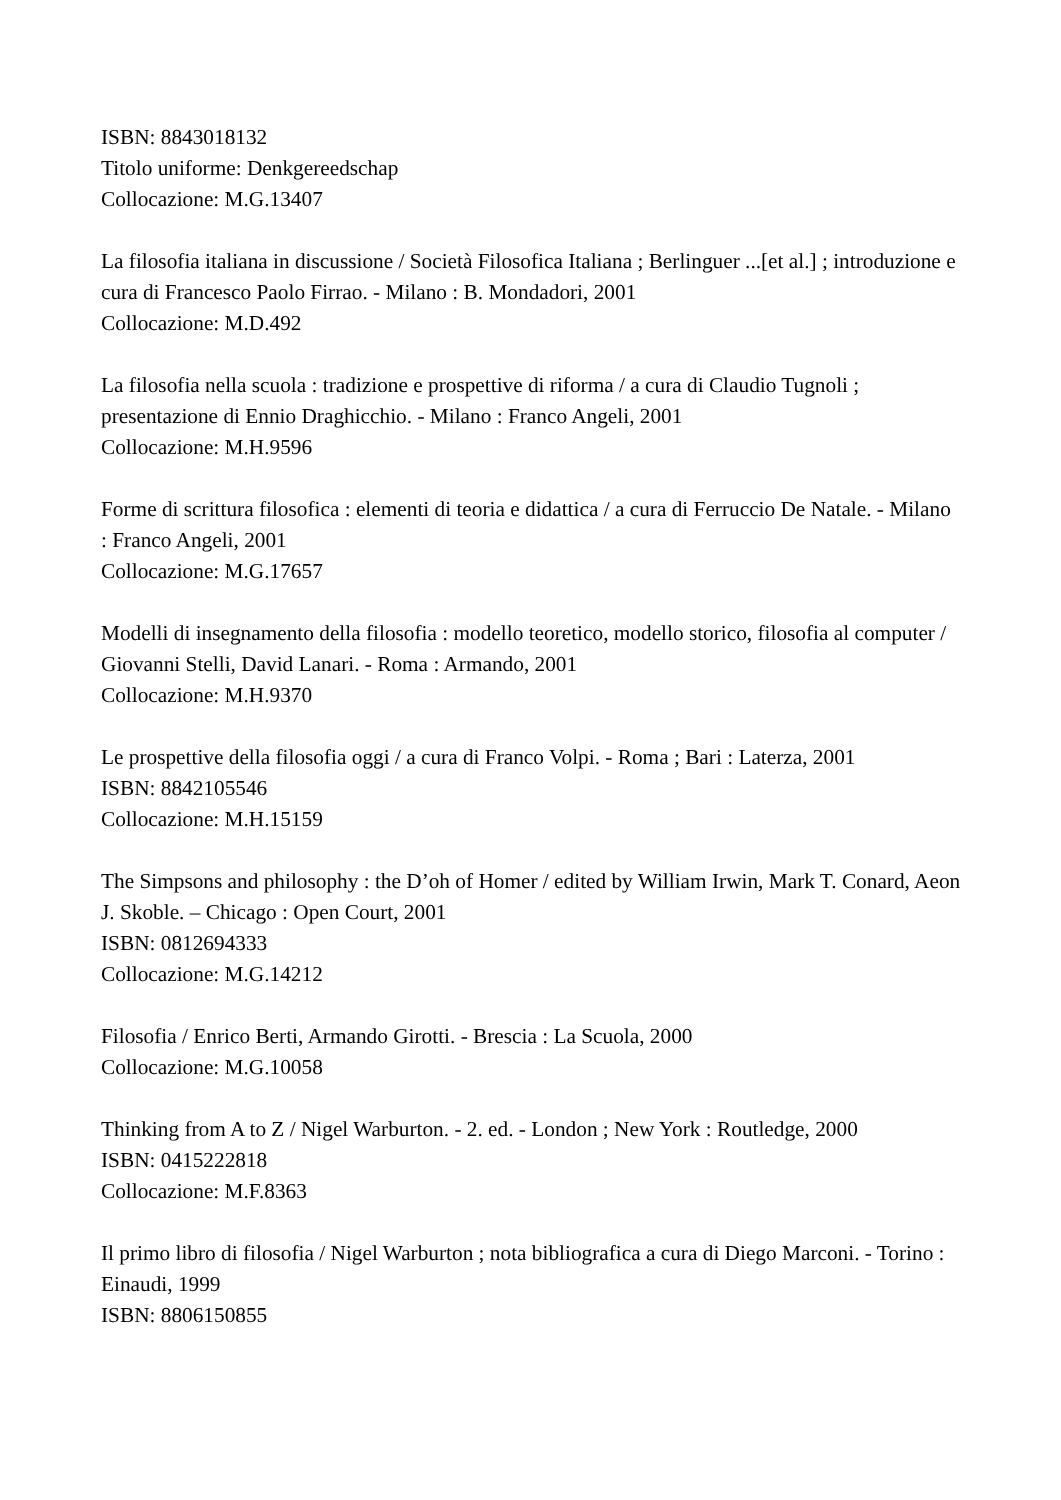ISBN: 8843018132
Titolo uniforme: Denkgereedschap
Collocazione: M.G.13407
La filosofia italiana in discussione / Società Filosofica Italiana ; Berlinguer ...[et al.] ; introduzione e cura di Francesco Paolo Firrao. - Milano : B. Mondadori, 2001
Collocazione: M.D.492
La filosofia nella scuola : tradizione e prospettive di riforma / a cura di Claudio Tugnoli ; presentazione di Ennio Draghicchio. - Milano : Franco Angeli, 2001
Collocazione: M.H.9596
Forme di scrittura filosofica : elementi di teoria e didattica / a cura di Ferruccio De Natale. - Milano : Franco Angeli, 2001
Collocazione: M.G.17657
Modelli di insegnamento della filosofia : modello teoretico, modello storico, filosofia al computer / Giovanni Stelli, David Lanari. - Roma : Armando, 2001
Collocazione: M.H.9370
Le prospettive della filosofia oggi / a cura di Franco Volpi. - Roma ; Bari : Laterza, 2001
ISBN: 8842105546
Collocazione: M.H.15159
The Simpsons and philosophy : the D’oh of Homer / edited by William Irwin, Mark T. Conard, Aeon J. Skoble. – Chicago : Open Court, 2001
ISBN: 0812694333
Collocazione: M.G.14212
Filosofia / Enrico Berti, Armando Girotti. - Brescia : La Scuola, 2000
Collocazione: M.G.10058
Thinking from A to Z / Nigel Warburton. - 2. ed. - London ; New York : Routledge, 2000
ISBN: 0415222818
Collocazione: M.F.8363
Il primo libro di filosofia / Nigel Warburton ; nota bibliografica a cura di Diego Marconi. - Torino : Einaudi, 1999
ISBN: 8806150855